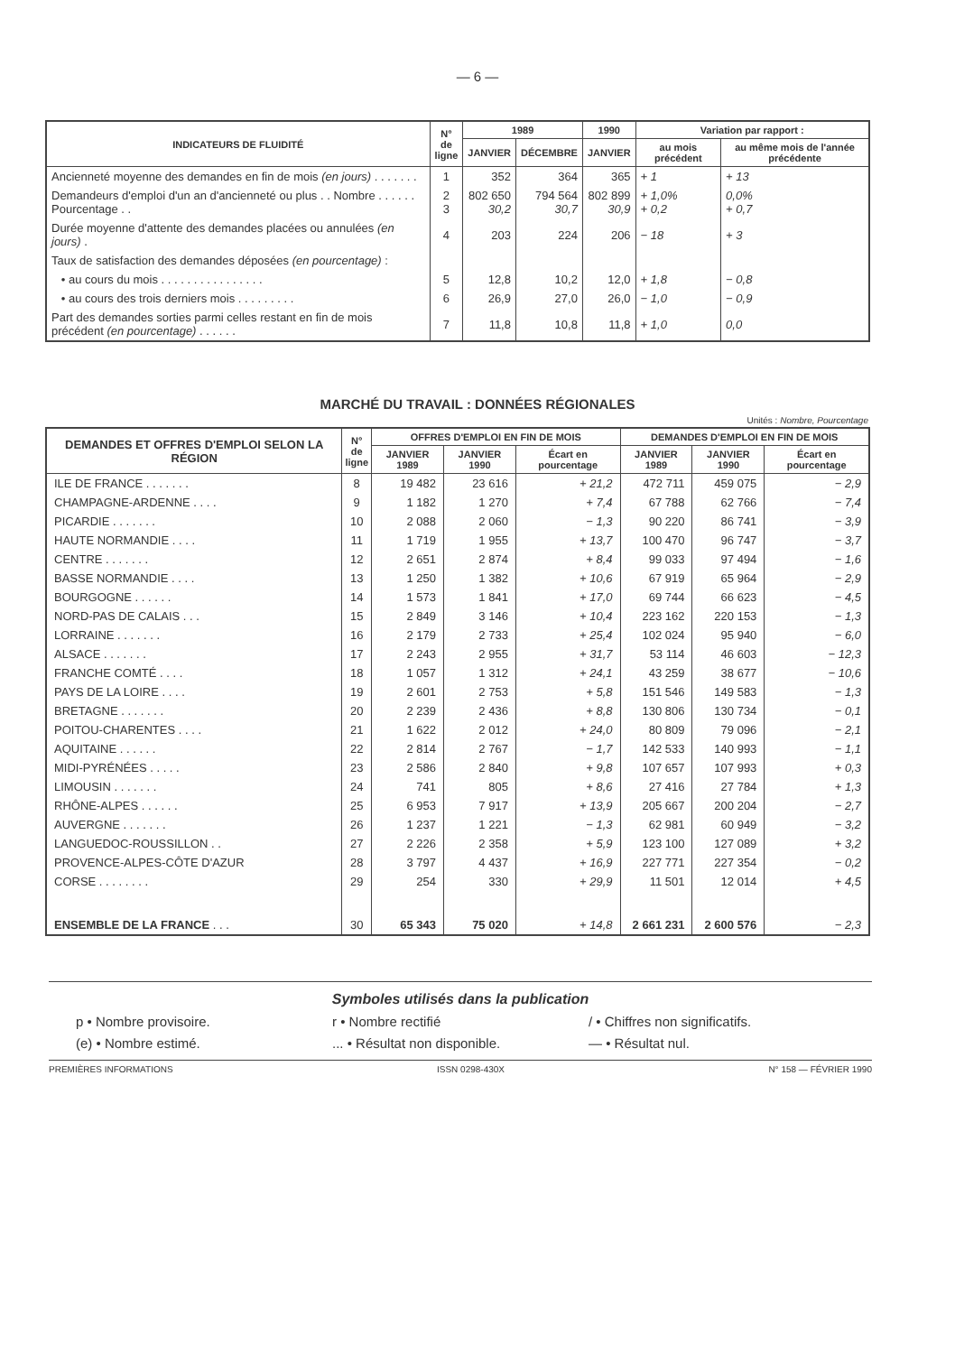— 6 —
| INDICATEURS DE FLUIDITÉ | N° de ligne | 1989 | | 1990 | Variation par rapport : | |
| --- | --- | --- | --- | --- | --- | --- |
| | | JANVIER | DÉCEMBRE | JANVIER | au mois précédent | au même mois de l'année précédente |
| Ancienneté moyenne des demandes en fin de mois (en jours) . . . . . . . | 1 | 352 | 364 | 365 | + 1 | + 13 |
| Demandeurs d'emploi d'un an d'ancienneté ou plus . . Nombre . . . . . . Pourcentage . . | 2 3 | 802 650 30,2 | 794 564 30,7 | 802 899 30,9 | + 1,0% + 0,2 | 0,0% + 0,7 |
| Durée moyenne d'attente des demandes placées ou annulées (en jours) . | 4 | 203 | 224 | 206 | − 18 | + 3 |
| Taux de satisfaction des demandes déposées (en pourcentage) : | | | | | | |
| • au cours du mois . . . . . . . . . . . . . . . . | 5 | 12,8 | 10,2 | 12,0 | + 1,8 | − 0,8 |
| • au cours des trois derniers mois . . . . . . . . . | 6 | 26,9 | 27,0 | 26,0 | − 1,0 | − 0,9 |
| Part des demandes sorties parmi celles restant en fin de mois précédent (en pourcentage) . . . . . . | 7 | 11,8 | 10,8 | 11,8 | + 1,0 | 0,0 |
MARCHÉ DU TRAVAIL : DONNÉES RÉGIONALES
Unités : Nombre, Pourcentage
| DEMANDES ET OFFRES D'EMPLOI SELON LA RÉGION | N° de ligne | OFFRES D'EMPLOI EN FIN DE MOIS | | | DEMANDES D'EMPLOI EN FIN DE MOIS | | |
| --- | --- | --- | --- | --- | --- | --- | --- |
| | | JANVIER 1989 | JANVIER 1990 | Écart en pourcentage | JANVIER 1989 | JANVIER 1990 | Écart en pourcentage |
| ILE DE FRANCE . . . . . . . | 8 | 19 482 | 23 616 | + 21,2 | 472 711 | 459 075 | − 2,9 |
| CHAMPAGNE-ARDENNE . . . . | 9 | 1 182 | 1 270 | + 7,4 | 67 788 | 62 766 | − 7,4 |
| PICARDIE . . . . . . . | 10 | 2 088 | 2 060 | − 1,3 | 90 220 | 86 741 | − 3,9 |
| HAUTE NORMANDIE . . . . | 11 | 1 719 | 1 955 | + 13,7 | 100 470 | 96 747 | − 3,7 |
| CENTRE . . . . . . . | 12 | 2 651 | 2 874 | + 8,4 | 99 033 | 97 494 | − 1,6 |
| BASSE NORMANDIE . . . . | 13 | 1 250 | 1 382 | + 10,6 | 67 919 | 65 964 | − 2,9 |
| BOURGOGNE . . . . . . | 14 | 1 573 | 1 841 | + 17,0 | 69 744 | 66 623 | − 4,5 |
| NORD-PAS DE CALAIS . . . | 15 | 2 849 | 3 146 | + 10,4 | 223 162 | 220 153 | − 1,3 |
| LORRAINE . . . . . . . | 16 | 2 179 | 2 733 | + 25,4 | 102 024 | 95 940 | − 6,0 |
| ALSACE . . . . . . . | 17 | 2 243 | 2 955 | + 31,7 | 53 114 | 46 603 | − 12,3 |
| FRANCHE COMTÉ . . . . | 18 | 1 057 | 1 312 | + 24,1 | 43 259 | 38 677 | − 10,6 |
| PAYS DE LA LOIRE . . . . | 19 | 2 601 | 2 753 | + 5,8 | 151 546 | 149 583 | − 1,3 |
| BRETAGNE . . . . . . . | 20 | 2 239 | 2 436 | + 8,8 | 130 806 | 130 734 | − 0,1 |
| POITOU-CHARENTES . . . . | 21 | 1 622 | 2 012 | + 24,0 | 80 809 | 79 096 | − 2,1 |
| AQUITAINE . . . . . . | 22 | 2 814 | 2 767 | − 1,7 | 142 533 | 140 993 | − 1,1 |
| MIDI-PYRÉNÉES . . . . . | 23 | 2 586 | 2 840 | + 9,8 | 107 657 | 107 993 | + 0,3 |
| LIMOUSIN . . . . . . . | 24 | 741 | 805 | + 8,6 | 27 416 | 27 784 | + 1,3 |
| RHÔNE-ALPES . . . . . . | 25 | 6 953 | 7 917 | + 13,9 | 205 667 | 200 204 | − 2,7 |
| AUVERGNE . . . . . . . | 26 | 1 237 | 1 221 | − 1,3 | 62 981 | 60 949 | − 3,2 |
| LANGUEDOC-ROUSSILLON . . | 27 | 2 226 | 2 358 | + 5,9 | 123 100 | 127 089 | + 3,2 |
| PROVENCE-ALPES-CÔTE D'AZUR | 28 | 3 797 | 4 437 | + 16,9 | 227 771 | 227 354 | − 0,2 |
| CORSE . . . . . . . . | 29 | 254 | 330 | + 29,9 | 11 501 | 12 014 | + 4,5 |
| ENSEMBLE DE LA FRANCE . . . | 30 | 65 343 | 75 020 | + 14,8 | 2 661 231 | 2 600 576 | − 2,3 |
Symboles utilisés dans la publication
p • Nombre provisoire.
r • Nombre rectifié
/ • Chiffres non significatifs.
(e) • Nombre estimé.
... • Résultat non disponible.
— • Résultat nul.
PREMIÈRES INFORMATIONS ISSN 0298-430X N° 158 — FÉVRIER 1990